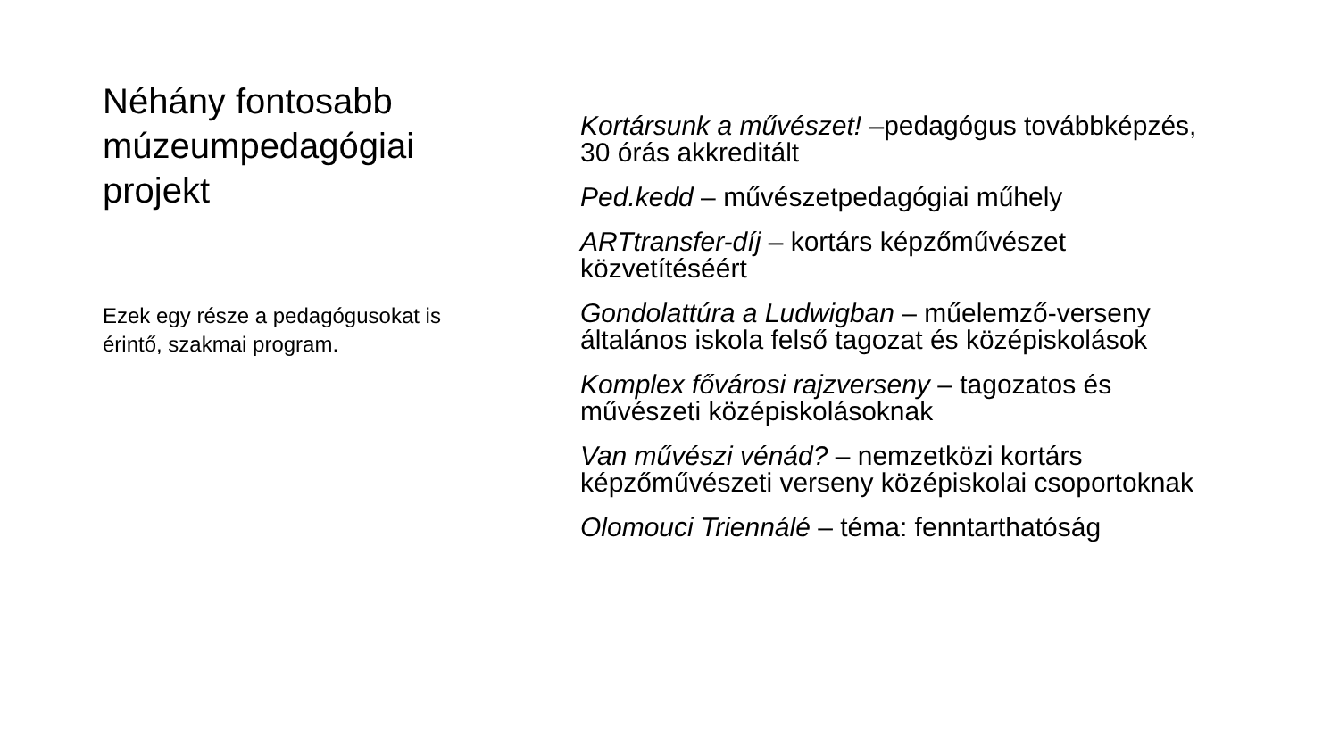Néhány fontosabb múzeumpedagógiai projekt
Ezek egy része a pedagógusokat is érintő, szakmai program.
Kortársunk a művészet! –pedagógus továbbképzés, 30 órás akkreditált
Ped.kedd – művészetpedagógiai műhely
ARTtransfer-díj – kortárs képzőművészet közvetítéséért
Gondolattúra a Ludwigban – műelemző-verseny általános iskola felső tagozat és középiskolások
Komplex fővárosi rajzverseny – tagozatos és művészeti középiskolásoknak
Van művészi vénád? – nemzetközi kortárs képzőművészeti verseny középiskolai csoportoknak
Olomouci Triennálé – téma: fenntarthatóság